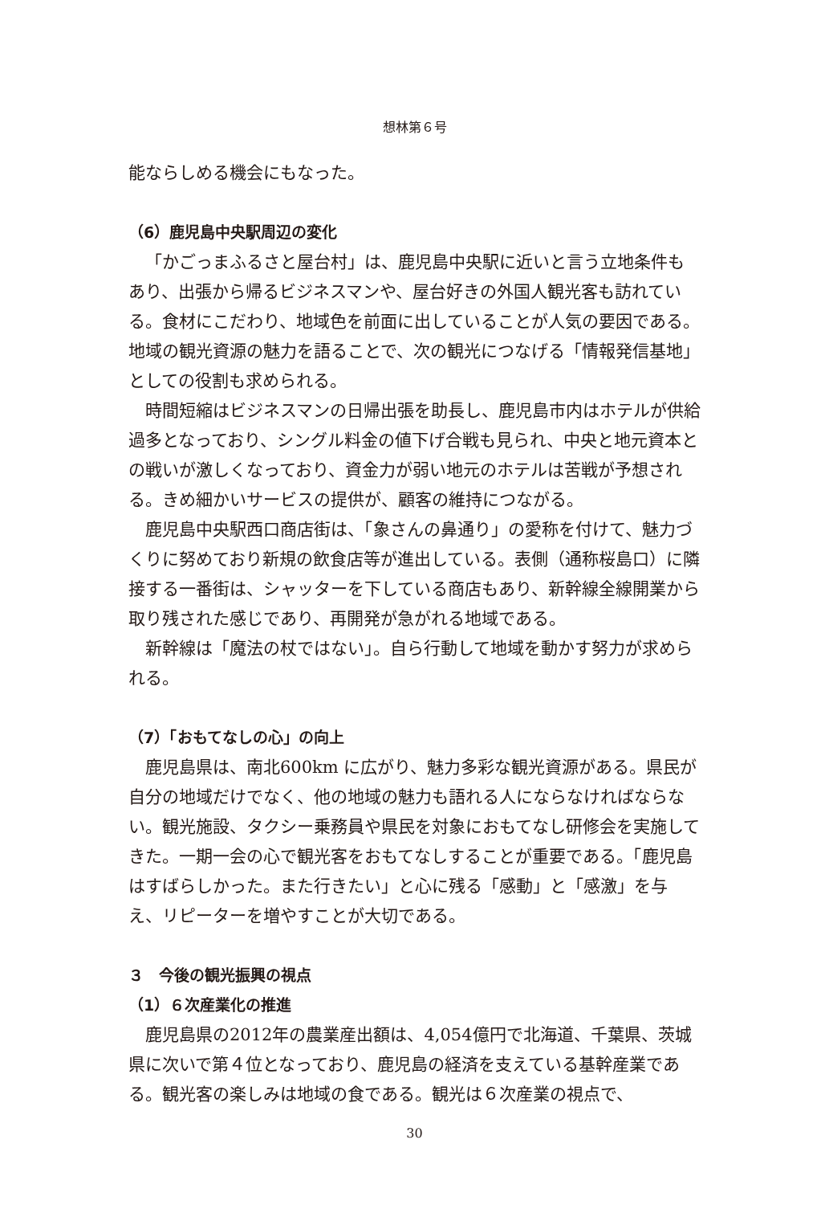想林第６号
能ならしめる機会にもなった。
（6）鹿児島中央駅周辺の変化
「かごっまふるさと屋台村」は、鹿児島中央駅に近いと言う立地条件もあり、出張から帰るビジネスマンや、屋台好きの外国人観光客も訪れている。食材にこだわり、地域色を前面に出していることが人気の要因である。地域の観光資源の魅力を語ることで、次の観光につなげる「情報発信基地」としての役割も求められる。
時間短縮はビジネスマンの日帰出張を助長し、鹿児島市内はホテルが供給過多となっており、シングル料金の値下げ合戦も見られ、中央と地元資本との戦いが激しくなっており、資金力が弱い地元のホテルは苦戦が予想される。きめ細かいサービスの提供が、顧客の維持につながる。
鹿児島中央駅西口商店街は、「象さんの鼻通り」の愛称を付けて、魅力づくりに努めており新規の飲食店等が進出している。表側（通称桜島口）に隣接する一番街は、シャッターを下している商店もあり、新幹線全線開業から取り残された感じであり、再開発が急がれる地域である。
新幹線は「魔法の杖ではない」。自ら行動して地域を動かす努力が求められる。
（7）「おもてなしの心」の向上
鹿児島県は、南北600km に広がり、魅力多彩な観光資源がある。県民が自分の地域だけでなく、他の地域の魅力も語れる人にならなければならない。観光施設、タクシー乗務員や県民を対象におもてなし研修会を実施してきた。一期一会の心で観光客をおもてなしすることが重要である。「鹿児島はすばらしかった。また行きたい」と心に残る「感動」と「感激」を与え、リピーターを増やすことが大切である。
３　今後の観光振興の視点
（1）６次産業化の推進
鹿児島県の2012年の農業産出額は、4,054億円で北海道、千葉県、茨城県に次いで第４位となっており、鹿児島の経済を支えている基幹産業である。観光客の楽しみは地域の食である。観光は６次産業の視点で、
30